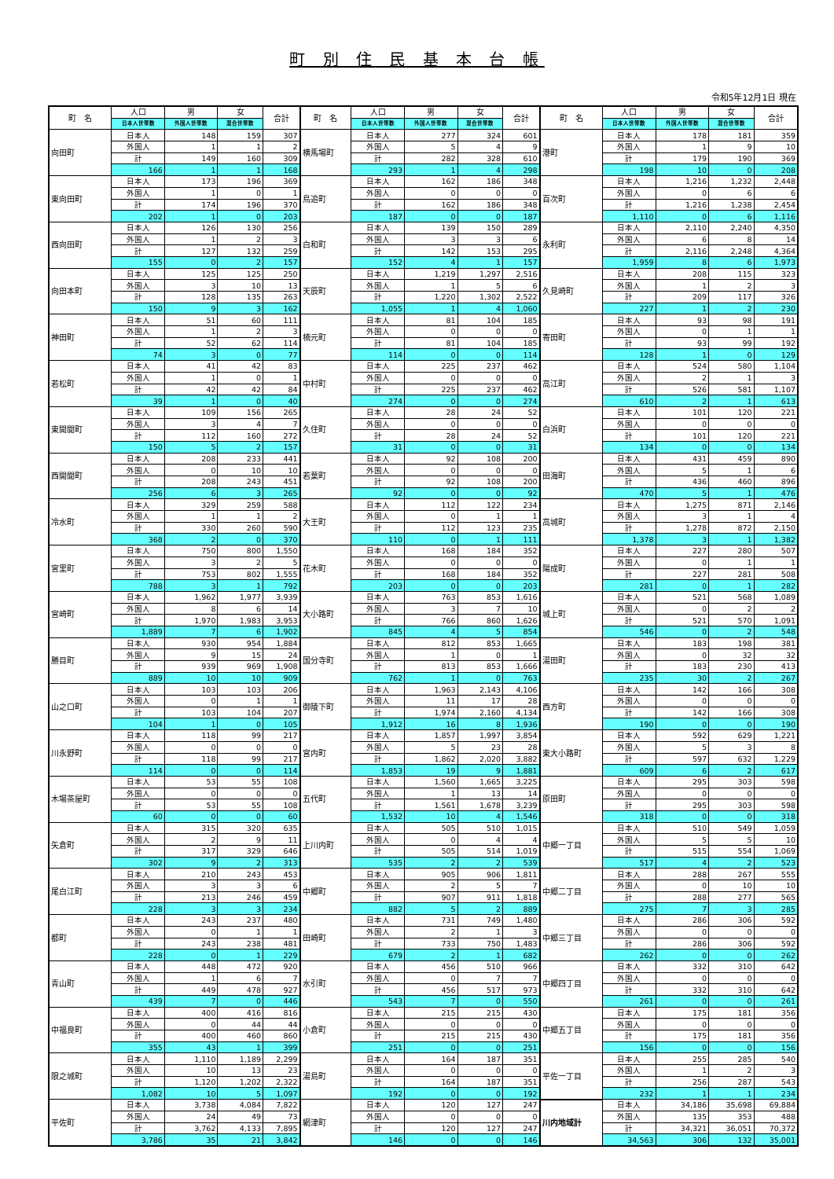町 別 住 民 基 本 台 帳
令和5年12月1日 現在
| 町 名 | 人口 | 男 | 女 | 合計 | 町 名 | 人口 | 男 | 女 | 合計 | 町 名 | 人口 | 男 | 女 | 合計 |
| --- | --- | --- | --- | --- | --- | --- | --- | --- | --- | --- | --- | --- | --- | --- |
| | 日本人世帯数 | 外国人世帯数 | 混合世帯数 | | | 日本人世帯数 | 外国人世帯数 | 混合世帯数 | | | 日本人世帯数 | 外国人世帯数 | 混合世帯数 | |
| 向田町 | 日本人 | 148 | 159 | 307 | 横馬場町 | 日本人 | 277 | 324 | 601 | 港町 | 日本人 | 178 | 181 | 359 |
| | 外国人 | 1 | 1 | 2 | | 外国人 | 5 | 4 | 9 | | 外国人 | 1 | 9 | 10 |
| | 計 | 149 | 160 | 309 | | 計 | 282 | 328 | 610 | | 計 | 179 | 190 | 369 |
| | 166 | 1 | 1 | 168 | | 293 | 1 | 4 | 298 | | 198 | 10 | 0 | 208 |
| 東向田町 | 日本人 | 173 | 196 | 369 | 鳥追町 | 日本人 | 162 | 186 | 348 | 百次町 | 日本人 | 1,216 | 1,232 | 2,448 |
| | 外国人 | 1 | 0 | 1 | | 外国人 | 0 | 0 | 0 | | 外国人 | 0 | 6 | 6 |
| | 計 | 174 | 196 | 370 | | 計 | 162 | 186 | 348 | | 計 | 1,216 | 1,238 | 2,454 |
| | 202 | 1 | 0 | 203 | | 187 | 0 | 0 | 187 | | 1,110 | 0 | 6 | 1,116 |
| 西向田町 | 日本人 | 126 | 130 | 256 | 白和町 | 日本人 | 139 | 150 | 289 | 永利町 | 日本人 | 2,110 | 2,240 | 4,350 |
| | 外国人 | 1 | 2 | 3 | | 外国人 | 3 | 3 | 6 | | 外国人 | 6 | 8 | 14 |
| | 計 | 127 | 132 | 259 | | 計 | 142 | 153 | 295 | | 計 | 2,116 | 2,248 | 4,364 |
| | 155 | 0 | 2 | 157 | | 152 | 4 | 1 | 157 | | 1,959 | 8 | 6 | 1,973 |
| 向田本町 | 日本人 | 125 | 125 | 250 | 天辰町 | 日本人 | 1,219 | 1,297 | 2,516 | 久見崎町 | 日本人 | 208 | 115 | 323 |
| | 外国人 | 3 | 10 | 13 | | 外国人 | 1 | 5 | 6 | | 外国人 | 1 | 2 | 3 |
| | 計 | 128 | 135 | 263 | | 計 | 1,220 | 1,302 | 2,522 | | 計 | 209 | 117 | 326 |
| | 150 | 9 | 3 | 162 | | 1,055 | 1 | 4 | 1,060 | | 227 | 1 | 2 | 230 |
| 神田町 | 日本人 | 51 | 60 | 111 | 楠元町 | 日本人 | 81 | 104 | 185 | 寄田町 | 日本人 | 93 | 98 | 191 |
| | 外国人 | 1 | 2 | 3 | | 外国人 | 0 | 0 | 0 | | 外国人 | 0 | 1 | 1 |
| | 計 | 52 | 62 | 114 | | 計 | 81 | 104 | 185 | | 計 | 93 | 99 | 192 |
| | 74 | 3 | 0 | 77 | | 114 | 0 | 0 | 114 | | 128 | 1 | 0 | 129 |
| 若松町 | 日本人 | 41 | 42 | 83 | 中村町 | 日本人 | 225 | 237 | 462 | 高江町 | 日本人 | 524 | 580 | 1,104 |
| | 外国人 | 1 | 0 | 1 | | 外国人 | 0 | 0 | 0 | | 外国人 | 2 | 1 | 3 |
| | 計 | 42 | 42 | 84 | | 計 | 225 | 237 | 462 | | 計 | 526 | 581 | 1,107 |
| | 39 | 1 | 0 | 40 | | 274 | 0 | 0 | 274 | | 610 | 2 | 1 | 613 |
| 東開聞町 | 日本人 | 109 | 156 | 265 | 久住町 | 日本人 | 28 | 24 | 52 | 白浜町 | 日本人 | 101 | 120 | 221 |
| | 外国人 | 3 | 4 | 7 | | 外国人 | 0 | 0 | 0 | | 外国人 | 0 | 0 | 0 |
| | 計 | 112 | 160 | 272 | | 計 | 28 | 24 | 52 | | 計 | 101 | 120 | 221 |
| | 150 | 5 | 2 | 157 | | 31 | 0 | 0 | 31 | | 134 | 0 | 0 | 134 |
| 西開聞町 | 日本人 | 208 | 233 | 441 | 若葉町 | 日本人 | 92 | 108 | 200 | 田海町 | 日本人 | 431 | 459 | 890 |
| | 外国人 | 0 | 10 | 10 | | 外国人 | 0 | 0 | 0 | | 外国人 | 5 | 1 | 6 |
| | 計 | 208 | 243 | 451 | | 計 | 92 | 108 | 200 | | 計 | 436 | 460 | 896 |
| | 256 | 6 | 3 | 265 | | 92 | 0 | 0 | 92 | | 470 | 5 | 1 | 476 |
| 冷水町 | 日本人 | 329 | 259 | 588 | 大王町 | 日本人 | 112 | 122 | 234 | 高城町 | 日本人 | 1,275 | 871 | 2,146 |
| | 外国人 | 1 | 1 | 2 | | 外国人 | 0 | 1 | 1 | | 外国人 | 3 | 1 | 4 |
| | 計 | 330 | 260 | 590 | | 計 | 112 | 123 | 235 | | 計 | 1,278 | 872 | 2,150 |
| | 368 | 2 | 0 | 370 | | 110 | 0 | 1 | 111 | | 1,378 | 3 | 1 | 1,382 |
| 宮里町 | 日本人 | 750 | 800 | 1,550 | 花木町 | 日本人 | 168 | 184 | 352 | 陽成町 | 日本人 | 227 | 280 | 507 |
| | 外国人 | 3 | 2 | 5 | | 外国人 | 0 | 0 | 0 | | 外国人 | 0 | 1 | 1 |
| | 計 | 753 | 802 | 1,555 | | 計 | 168 | 184 | 352 | | 計 | 227 | 281 | 508 |
| | 788 | 3 | 1 | 792 | | 203 | 0 | 0 | 203 | | 281 | 0 | 1 | 282 |
| 宮崎町 | 日本人 | 1,962 | 1,977 | 3,939 | 大小路町 | 日本人 | 763 | 853 | 1,616 | 城上町 | 日本人 | 521 | 568 | 1,089 |
| | 外国人 | 8 | 6 | 14 | | 外国人 | 3 | 7 | 10 | | 外国人 | 0 | 2 | 2 |
| | 計 | 1,970 | 1,983 | 3,953 | | 計 | 766 | 860 | 1,626 | | 計 | 521 | 570 | 1,091 |
| | 1,889 | 7 | 6 | 1,902 | | 845 | 4 | 5 | 854 | | 546 | 0 | 2 | 548 |
| 勝目町 | 日本人 | 930 | 954 | 1,884 | 国分寺町 | 日本人 | 812 | 853 | 1,665 | 湯田町 | 日本人 | 183 | 198 | 381 |
| | 外国人 | 9 | 15 | 24 | | 外国人 | 1 | 0 | 1 | | 外国人 | 0 | 32 | 32 |
| | 計 | 939 | 969 | 1,908 | | 計 | 813 | 853 | 1,666 | | 計 | 183 | 230 | 413 |
| | 889 | 10 | 10 | 909 | | 762 | 1 | 0 | 763 | | 235 | 30 | 2 | 267 |
| 山之口町 | 日本人 | 103 | 103 | 206 | 御陵下町 | 日本人 | 1,963 | 2,143 | 4,106 | 西方町 | 日本人 | 142 | 166 | 308 |
| | 外国人 | 0 | 1 | 1 | | 外国人 | 11 | 17 | 28 | | 外国人 | 0 | 0 | 0 |
| | 計 | 103 | 104 | 207 | | 計 | 1,974 | 2,160 | 4,134 | | 計 | 142 | 166 | 308 |
| | 104 | 1 | 0 | 105 | | 1,912 | 16 | 8 | 1,936 | | 190 | 0 | 0 | 190 |
| 川永野町 | 日本人 | 118 | 99 | 217 | 宮内町 | 日本人 | 1,857 | 1,997 | 3,854 | 東大小路町 | 日本人 | 592 | 629 | 1,221 |
| | 外国人 | 0 | 0 | 0 | | 外国人 | 5 | 23 | 28 | | 外国人 | 5 | 3 | 8 |
| | 計 | 118 | 99 | 217 | | 計 | 1,862 | 2,020 | 3,882 | | 計 | 597 | 632 | 1,229 |
| | 114 | 0 | 0 | 114 | | 1,853 | 19 | 9 | 1,881 | | 609 | 6 | 2 | 617 |
| 木場茶屋町 | 日本人 | 53 | 55 | 108 | 五代町 | 日本人 | 1,560 | 1,665 | 3,225 | 原田町 | 日本人 | 295 | 303 | 598 |
| | 外国人 | 0 | 0 | 0 | | 外国人 | 1 | 13 | 14 | | 外国人 | 0 | 0 | 0 |
| | 計 | 53 | 55 | 108 | | 計 | 1,561 | 1,678 | 3,239 | | 計 | 295 | 303 | 598 |
| | 60 | 0 | 0 | 60 | | 1,532 | 10 | 4 | 1,546 | | 318 | 0 | 0 | 318 |
| 矢倉町 | 日本人 | 315 | 320 | 635 | 上川内町 | 日本人 | 505 | 510 | 1,015 | 中郷一丁目 | 日本人 | 510 | 549 | 1,059 |
| | 外国人 | 2 | 9 | 11 | | 外国人 | 0 | 4 | 4 | | 外国人 | 5 | 5 | 10 |
| | 計 | 317 | 329 | 646 | | 計 | 505 | 514 | 1,019 | | 計 | 515 | 554 | 1,069 |
| | 302 | 9 | 2 | 313 | | 535 | 2 | 2 | 539 | | 517 | 4 | 2 | 523 |
| 尾白江町 | 日本人 | 210 | 243 | 453 | 中郷町 | 日本人 | 905 | 906 | 1,811 | 中郷二丁目 | 日本人 | 288 | 267 | 555 |
| | 外国人 | 3 | 3 | 6 | | 外国人 | 2 | 5 | 7 | | 外国人 | 0 | 10 | 10 |
| | 計 | 213 | 246 | 459 | | 計 | 907 | 911 | 1,818 | | 計 | 288 | 277 | 565 |
| | 228 | 3 | 3 | 234 | | 882 | 5 | 2 | 889 | | 275 | 7 | 3 | 285 |
| 都町 | 日本人 | 243 | 237 | 480 | 田崎町 | 日本人 | 731 | 749 | 1,480 | 中郷三丁目 | 日本人 | 286 | 306 | 592 |
| | 外国人 | 0 | 1 | 1 | | 外国人 | 2 | 1 | 3 | | 外国人 | 0 | 0 | 0 |
| | 計 | 243 | 238 | 481 | | 計 | 733 | 750 | 1,483 | | 計 | 286 | 306 | 592 |
| | 228 | 0 | 1 | 229 | | 679 | 2 | 1 | 682 | | 262 | 0 | 0 | 262 |
| 青山町 | 日本人 | 448 | 472 | 920 | 水引町 | 日本人 | 456 | 510 | 966 | 中郷四丁目 | 日本人 | 332 | 310 | 642 |
| | 外国人 | 1 | 6 | 7 | | 外国人 | 0 | 7 | 7 | | 外国人 | 0 | 0 | 0 |
| | 計 | 449 | 478 | 927 | | 計 | 456 | 517 | 973 | | 計 | 332 | 310 | 642 |
| | 439 | 7 | 0 | 446 | | 543 | 7 | 0 | 550 | | 261 | 0 | 0 | 261 |
| 中福良町 | 日本人 | 400 | 416 | 816 | 小倉町 | 日本人 | 215 | 215 | 430 | 中郷五丁目 | 日本人 | 175 | 181 | 356 |
| | 外国人 | 0 | 44 | 44 | | 外国人 | 0 | 0 | 0 | | 外国人 | 0 | 0 | 0 |
| | 計 | 400 | 460 | 860 | | 計 | 215 | 215 | 430 | | 計 | 175 | 181 | 356 |
| | 355 | 43 | 1 | 399 | | 251 | 0 | 0 | 251 | | 156 | 0 | 0 | 156 |
| 限之城町 | 日本人 | 1,110 | 1,189 | 2,299 | 湯島町 | 日本人 | 164 | 187 | 351 | 平佐一丁目 | 日本人 | 255 | 285 | 540 |
| | 外国人 | 10 | 13 | 23 | | 外国人 | 0 | 0 | 0 | | 外国人 | 1 | 2 | 3 |
| | 計 | 1,120 | 1,202 | 2,322 | | 計 | 164 | 187 | 351 | | 計 | 256 | 287 | 543 |
| | 1,082 | 10 | 5 | 1,097 | | 192 | 0 | 0 | 192 | | 232 | 1 | 1 | 234 |
| 平佐町 | 日本人 | 3,738 | 4,084 | 7,822 | 網津町 | 日本人 | 120 | 127 | 247 | 川内地域計 | 日本人 | 34,186 | 35,698 | 69,884 |
| | 外国人 | 24 | 49 | 73 | | 外国人 | 0 | 0 | 0 | | 外国人 | 135 | 353 | 488 |
| | 計 | 3,762 | 4,133 | 7,895 | | 計 | 120 | 127 | 247 | | 計 | 34,321 | 36,051 | 70,372 |
| | 3,786 | 35 | 21 | 3,842 | | 146 | 0 | 0 | 146 | | 34,563 | 306 | 132 | 35,001 |